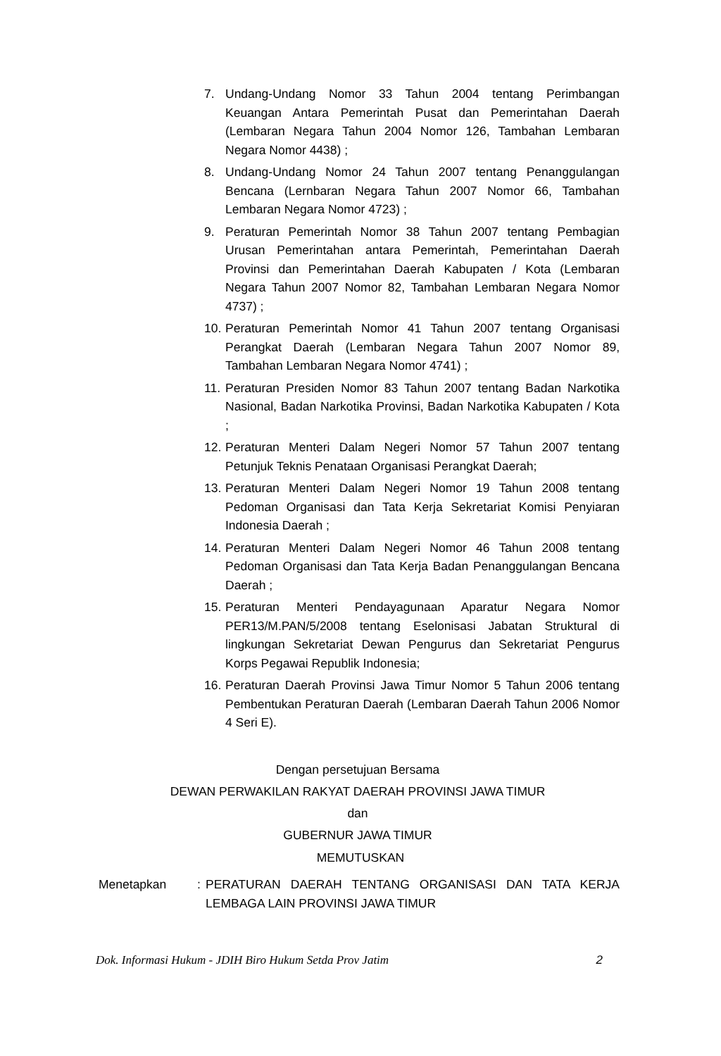7. Undang-Undang Nomor 33 Tahun 2004 tentang Perimbangan Keuangan Antara Pemerintah Pusat dan Pemerintahan Daerah (Lembaran Negara Tahun 2004 Nomor 126, Tambahan Lembaran Negara Nomor 4438) ;
8. Undang-Undang Nomor 24 Tahun 2007 tentang Penanggulangan Bencana (Lernbaran Negara Tahun 2007 Nomor 66, Tambahan Lembaran Negara Nomor 4723) ;
9. Peraturan Pemerintah Nomor 38 Tahun 2007 tentang Pembagian Urusan Pemerintahan antara Pemerintah, Pemerintahan Daerah Provinsi dan Pemerintahan Daerah Kabupaten / Kota (Lembaran Negara Tahun 2007 Nomor 82, Tambahan Lembaran Negara Nomor 4737) ;
10.
Peraturan Pemerintah Nomor 41 Tahun 2007 tentang Organisasi Perangkat Daerah (Lembaran Negara Tahun 2007 Nomor 89, Tambahan Lembaran Negara Nomor 4741) ;
11.
Peraturan Presiden Nomor 83 Tahun 2007 tentang Badan Narkotika Nasional, Badan Narkotika Provinsi, Badan Narkotika Kabupaten / Kota ;
12.
Peraturan Menteri Dalam Negeri Nomor 57 Tahun 2007 tentang Petunjuk Teknis Penataan Organisasi Perangkat Daerah;
13.
Peraturan Menteri Dalam Negeri Nomor 19 Tahun 2008 tentang Pedoman Organisasi dan Tata Kerja Sekretariat Komisi Penyiaran Indonesia Daerah ;
14.
Peraturan Menteri Dalam Negeri Nomor 46 Tahun 2008 tentang Pedoman Organisasi dan Tata Kerja Badan Penanggulangan Bencana Daerah ;
15.
Peraturan Menteri Pendayagunaan Aparatur Negara Nomor PER13/M.PAN/5/2008 tentang Eselonisasi Jabatan Struktural di lingkungan Sekretariat Dewan Pengurus dan Sekretariat Pengurus Korps Pegawai Republik Indonesia;
16.
Peraturan Daerah Provinsi Jawa Timur Nomor 5 Tahun 2006 tentang Pembentukan Peraturan Daerah (Lembaran Daerah Tahun 2006 Nomor 4 Seri E).
Dengan persetujuan Bersama
DEWAN PERWAKILAN RAKYAT DAERAH PROVINSI JAWA TIMUR
dan
GUBERNUR JAWA TIMUR
MEMUTUSKAN
Menetapkan : PERATURAN DAERAH TENTANG ORGANISASI DAN TATA KERJA LEMBAGA LAIN PROVINSI JAWA TIMUR
Dok. Informasi Hukum - JDIH Biro Hukum Setda Prov Jatim 2